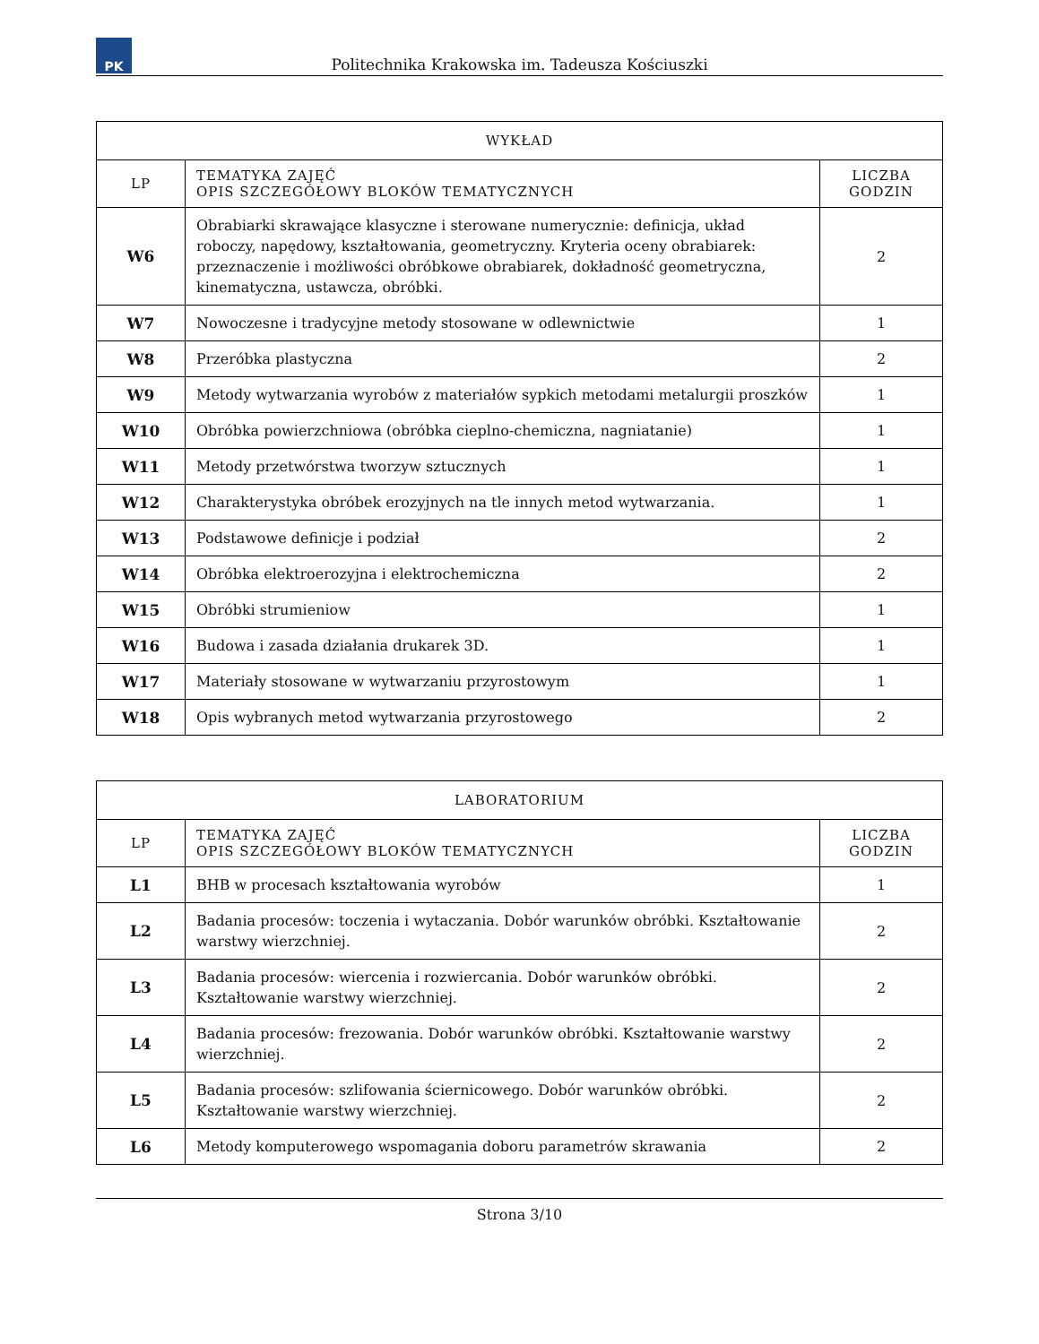PK
Politechnika Krakowska im. Tadeusza Kościuszki
| WYKŁAD | | |
| --- | --- | --- |
| LP | TEMATYKA ZAJĘĆ OPIS SZCZEGÓŁOWY BLOKÓW TEMATYCZNYCH | LICZBA GODZIN |
| W6 | Obrabiarki skrawające klasyczne i sterowane numerycznie: definicja, układ roboczy, napędowy, kształtowania, geometryczny. Kryteria oceny obrabiarek: przeznaczenie i możliwości obróbkowe obrabiarek, dokładność geometryczna, kinematyczna, ustawcza, obróbki. | 2 |
| W7 | Nowoczesne i tradycyjne metody stosowane w odlewnictwie | 1 |
| W8 | Przeróbka plastyczna | 2 |
| W9 | Metody wytwarzania wyrobów z materiałów sypkich metodami metalurgii proszków | 1 |
| W10 | Obróbka powierzchniowa (obróbka cieplno-chemiczna, nagniatanie) | 1 |
| W11 | Metody przetwórstwa tworzyw sztucznych | 1 |
| W12 | Charakterystyka obróbek erozyjnych na tle innych metod wytwarzania. | 1 |
| W13 | Podstawowe definicje i podział | 2 |
| W14 | Obróbka elektroerozyjna i elektrochemiczna | 2 |
| W15 | Obróbki strumieniow | 1 |
| W16 | Budowa i zasada działania drukarek 3D. | 1 |
| W17 | Materiały stosowane w wytwarzaniu przyrostowym | 1 |
| W18 | Opis wybranych metod wytwarzania przyrostowego | 2 |
| LABORATORIUM | | |
| --- | --- | --- |
| LP | TEMATYKA ZAJĘĆ OPIS SZCZEGÓŁOWY BLOKÓW TEMATYCZNYCH | LICZBA GODZIN |
| L1 | BHB w procesach kształtowania wyrobów | 1 |
| L2 | Badania procesów: toczenia i wytaczania. Dobór warunków obróbki. Kształtowanie warstwy wierzchniej. | 2 |
| L3 | Badania procesów: wiercenia i rozwiercania. Dobór warunków obróbki. Kształtowanie warstwy wierzchniej. | 2 |
| L4 | Badania procesów: frezowania. Dobór warunków obróbki. Kształtowanie warstwy wierzchniej. | 2 |
| L5 | Badania procesów: szlifowania ściernicowego. Dobór warunków obróbki. Kształtowanie warstwy wierzchniej. | 2 |
| L6 | Metody komputerowego wspomagania doboru parametrów skrawania | 2 |
Strona 3/10